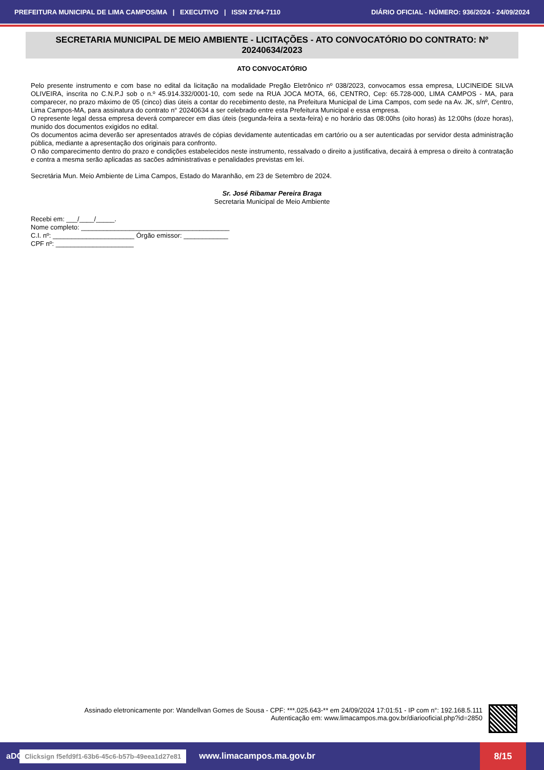PREFEITURA MUNICIPAL DE LIMA CAMPOS/MA | EXECUTIVO | ISSN 2764-7110 DIÁRIO OFICIAL - NÚMERO: 936/2024 - 24/09/2024
SECRETARIA MUNICIPAL DE MEIO AMBIENTE - LICITAÇÕES - ATO CONVOCATÓRIO DO CONTRATO: Nº 20240634/2023
ATO CONVOCATÓRIO
Pelo presente instrumento e com base no edital da licitação na modalidade Pregão Eletrônico nº 038/2023, convocamos essa empresa, LUCINEIDE SILVA OLIVEIRA, inscrita no C.N.P.J sob o n.º 45.914.332/0001-10, com sede na RUA JOCA MOTA, 66, CENTRO, Cep: 65.728-000, LIMA CAMPOS - MA, para comparecer, no prazo máximo de 05 (cinco) dias úteis a contar do recebimento deste, na Prefeitura Municipal de Lima Campos, com sede na Av. JK, s/nº, Centro, Lima Campos-MA, para assinatura do contrato n° 20240634 a ser celebrado entre esta Prefeitura Municipal e essa empresa.
O represente legal dessa empresa deverá comparecer em dias úteis (segunda-feira a sexta-feira) e no horário das 08:00hs (oito horas) às 12:00hs (doze horas), munido dos documentos exigidos no edital.
Os documentos acima deverão ser apresentados através de cópias devidamente autenticadas em cartório ou a ser autenticadas por servidor desta administração pública, mediante a apresentação dos originais para confronto.
O não comparecimento dentro do prazo e condições estabelecidos neste instrumento, ressalvado o direito a justificativa, decairá à empresa o direito à contratação e contra a mesma serão aplicadas as sacões administrativas e penalidades previstas em lei.
Secretária Mun. Meio Ambiente de Lima Campos, Estado do Maranhão, em 23 de Setembro de 2024.
Sr. José Ribamar Pereira Braga
Secretaria Municipal de Meio Ambiente
Recebi em: ___/____/_____.
Nome completo: ________________________________________
C.I. nº: ______________________ Órgão emissor: ____________
CPF nº: _____________________
Assinado eletronicamente por: Wandellvan Gomes de Sousa - CPF: ***.025.643-** em 24/09/2024 17:01:51 - IP com n°: 192.168.5.111
Autenticação em: www.limacampos.ma.gov.br/diariooficial.php?id=2850
aDOM Clicksign f5efd9f1-63b6-45c6-b57b-49eea1d27e81 www.limacampos.ma.gov.br
8/15